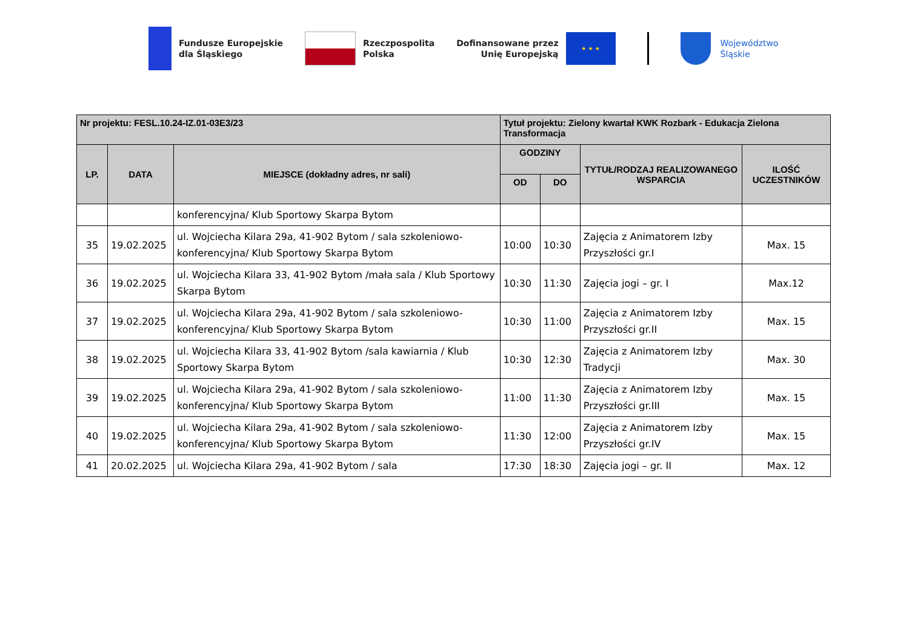Fundusze Europejskie
dla Śląskiego
Rzeczpospolita
Polska
Dofinansowane przez
Unię Europejską
★ ★ ★
Województwo
Śląskie
| Nr projektu: FESL.10.24-IZ.01-03E3/23 | | | Tytuł projektu: Zielony kwartał KWK Rozbark - Edukacja Zielona Transformacja | | | |
| --- | --- | --- | --- | --- | --- | --- |
| LP. | DATA | MIEJSCE (dokładny adres, nr sali) | GODZINY | | TYTUŁ/RODZAJ REALIZOWANEGO WSPARCIA | ILOŚĆ UCZESTNIKÓW |
| | | | OD | DO | | |
| | | konferencyjna/ Klub Sportowy Skarpa Bytom | | | | |
| 35 | 19.02.2025 | ul. Wojciecha Kilara 29a, 41-902 Bytom / sala szkoleniowo-konferencyjna/ Klub Sportowy Skarpa Bytom | 10:00 | 10:30 | Zajęcia z Animatorem Izby Przyszłości gr.I | Max. 15 |
| 36 | 19.02.2025 | ul. Wojciecha Kilara 33, 41-902 Bytom /mała sala / Klub Sportowy Skarpa Bytom | 10:30 | 11:30 | Zajęcia jogi – gr. I | Max.12 |
| 37 | 19.02.2025 | ul. Wojciecha Kilara 29a, 41-902 Bytom / sala szkoleniowo-konferencyjna/ Klub Sportowy Skarpa Bytom | 10:30 | 11:00 | Zajęcia z Animatorem Izby Przyszłości gr.II | Max. 15 |
| 38 | 19.02.2025 | ul. Wojciecha Kilara 33, 41-902 Bytom /sala kawiarnia / Klub Sportowy Skarpa Bytom | 10:30 | 12:30 | Zajęcia z Animatorem Izby Tradycji | Max. 30 |
| 39 | 19.02.2025 | ul. Wojciecha Kilara 29a, 41-902 Bytom / sala szkoleniowo-konferencyjna/ Klub Sportowy Skarpa Bytom | 11:00 | 11:30 | Zajęcia z Animatorem Izby Przyszłości gr.III | Max. 15 |
| 40 | 19.02.2025 | ul. Wojciecha Kilara 29a, 41-902 Bytom / sala szkoleniowo-konferencyjna/ Klub Sportowy Skarpa Bytom | 11:30 | 12:00 | Zajęcia z Animatorem Izby Przyszłości gr.IV | Max. 15 |
| 41 | 20.02.2025 | ul. Wojciecha Kilara 29a, 41-902 Bytom / sala | 17:30 | 18:30 | Zajęcia jogi – gr. II | Max. 12 |